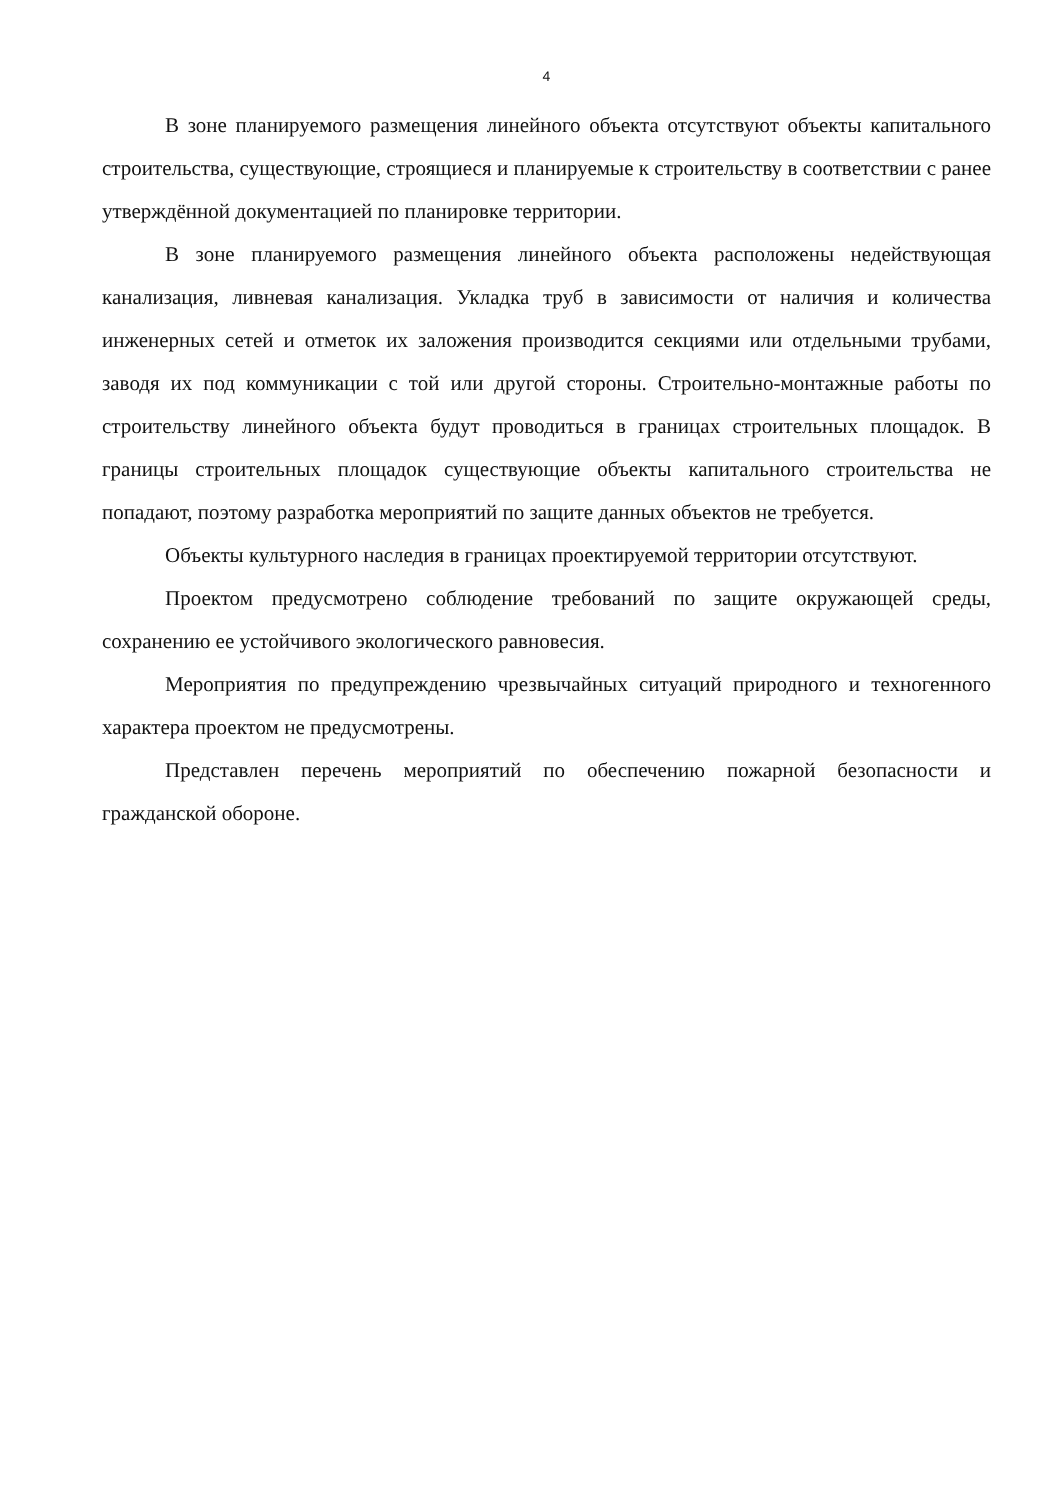4
В зоне планируемого размещения линейного объекта отсутствуют объекты капитального строительства, существующие, строящиеся и планируемые к строительству в соответствии с ранее утверждённой документацией по планировке территории.
В зоне планируемого размещения линейного объекта расположены недействующая канализация, ливневая канализация. Укладка труб в зависимости от наличия и количества инженерных сетей и отметок их заложения производится секциями или отдельными трубами, заводя их под коммуникации с той или другой стороны. Строительно-монтажные работы по строительству линейного объекта будут проводиться в границах строительных площадок. В границы строительных площадок существующие объекты капитального строительства не попадают, поэтому разработка мероприятий по защите данных объектов не требуется.
Объекты культурного наследия в границах проектируемой территории отсутствуют.
Проектом предусмотрено соблюдение требований по защите окружающей среды, сохранению ее устойчивого экологического равновесия.
Мероприятия по предупреждению чрезвычайных ситуаций природного и техногенного характера проектом не предусмотрены.
Представлен перечень мероприятий по обеспечению пожарной безопасности и гражданской обороне.